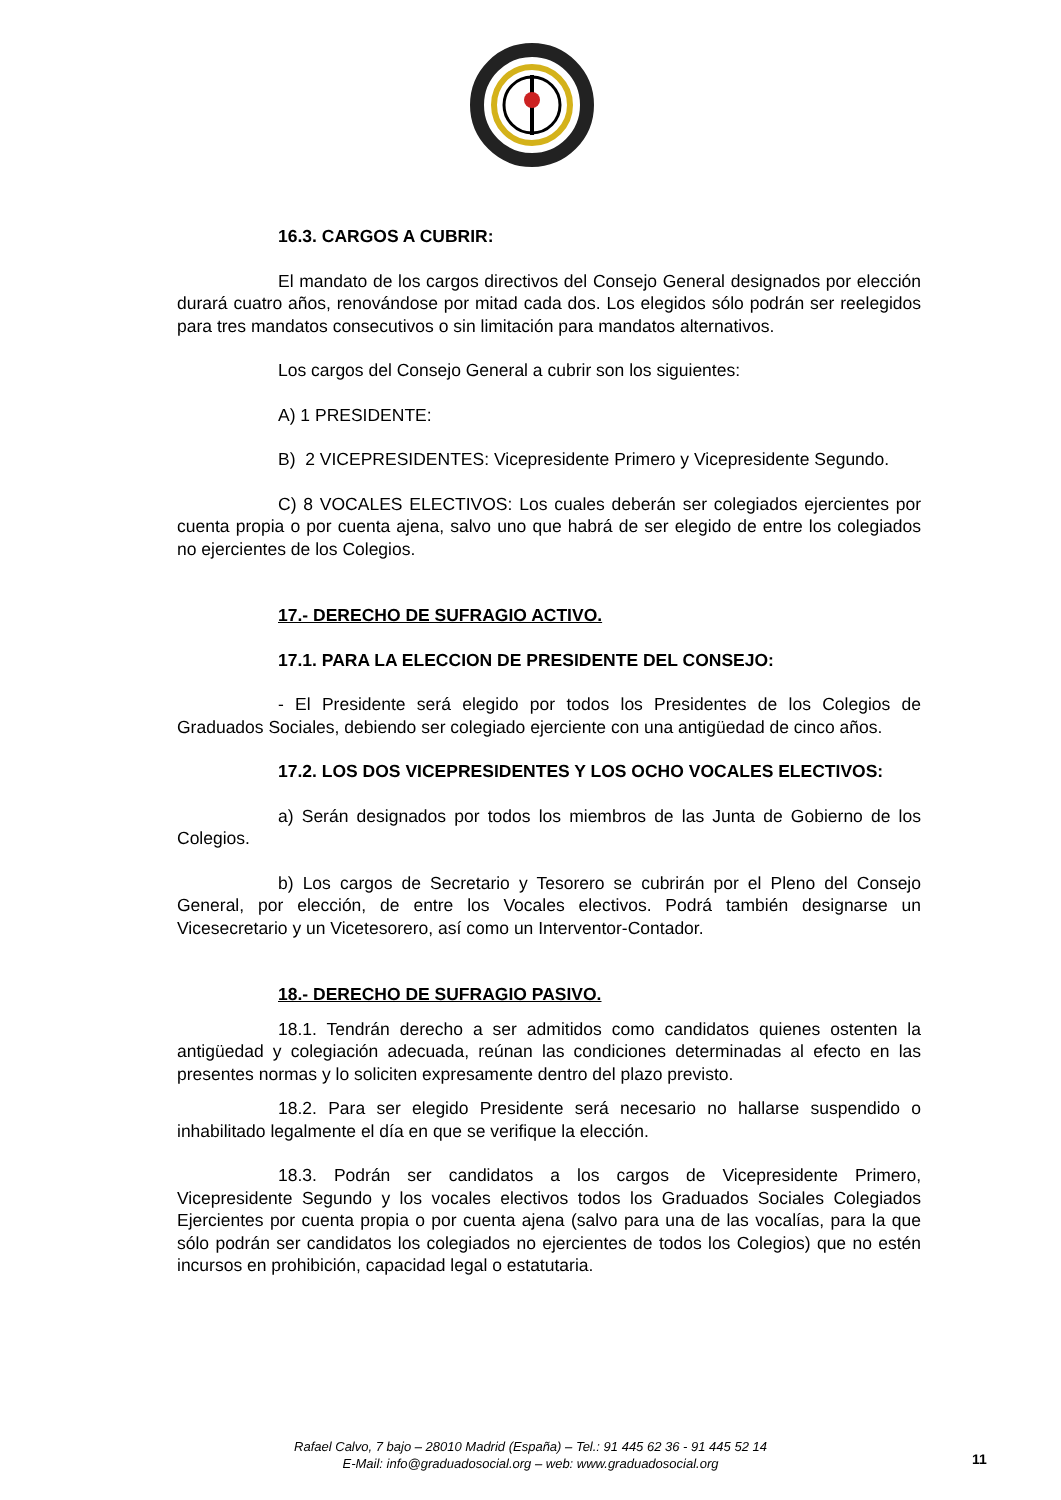16.3. CARGOS A CUBRIR:
El mandato de los cargos directivos del Consejo General designados por elección durará cuatro años, renovándose por mitad cada dos. Los elegidos sólo podrán ser reelegidos para tres mandatos consecutivos o sin limitación para mandatos alternativos.
Los cargos del Consejo General a cubrir son los siguientes:
A) 1 PRESIDENTE:
B) 2 VICEPRESIDENTES: Vicepresidente Primero y Vicepresidente Segundo.
C) 8 VOCALES ELECTIVOS: Los cuales deberán ser colegiados ejercientes por cuenta propia o por cuenta ajena, salvo uno que habrá de ser elegido de entre los colegiados no ejercientes de los Colegios.
17.- DERECHO DE SUFRAGIO ACTIVO.
17.1. PARA LA ELECCION DE PRESIDENTE DEL CONSEJO:
- El Presidente será elegido por todos los Presidentes de los Colegios de Graduados Sociales, debiendo ser colegiado ejerciente con una antigüedad de cinco años.
17.2. LOS DOS VICEPRESIDENTES Y LOS OCHO VOCALES ELECTIVOS:
a) Serán designados por todos los miembros de las Junta de Gobierno de los Colegios.
b) Los cargos de Secretario y Tesorero se cubrirán por el Pleno del Consejo General, por elección, de entre los Vocales electivos. Podrá también designarse un Vicesecretario y un Vicetesorero, así como un Interventor-Contador.
18.- DERECHO DE SUFRAGIO PASIVO.
18.1. Tendrán derecho a ser admitidos como candidatos quienes ostenten la antigüedad y colegiación adecuada, reúnan las condiciones determinadas al efecto en las presentes normas y lo soliciten expresamente dentro del plazo previsto.
18.2. Para ser elegido Presidente será necesario no hallarse suspendido o inhabilitado legalmente el día en que se verifique la elección.
18.3. Podrán ser candidatos a los cargos de Vicepresidente Primero, Vicepresidente Segundo y los vocales electivos todos los Graduados Sociales Colegiados Ejercientes por cuenta propia o por cuenta ajena (salvo para una de las vocalías, para la que sólo podrán ser candidatos los colegiados no ejercientes de todos los Colegios) que no estén incursos en prohibición, capacidad legal o estatutaria.
Rafael Calvo, 7 bajo – 28010 Madrid (España) – Tel.: 91 445 62 36 - 91 445 52 14
E-Mail: info@graduadosocial.org – web: www.graduadosocial.org
11